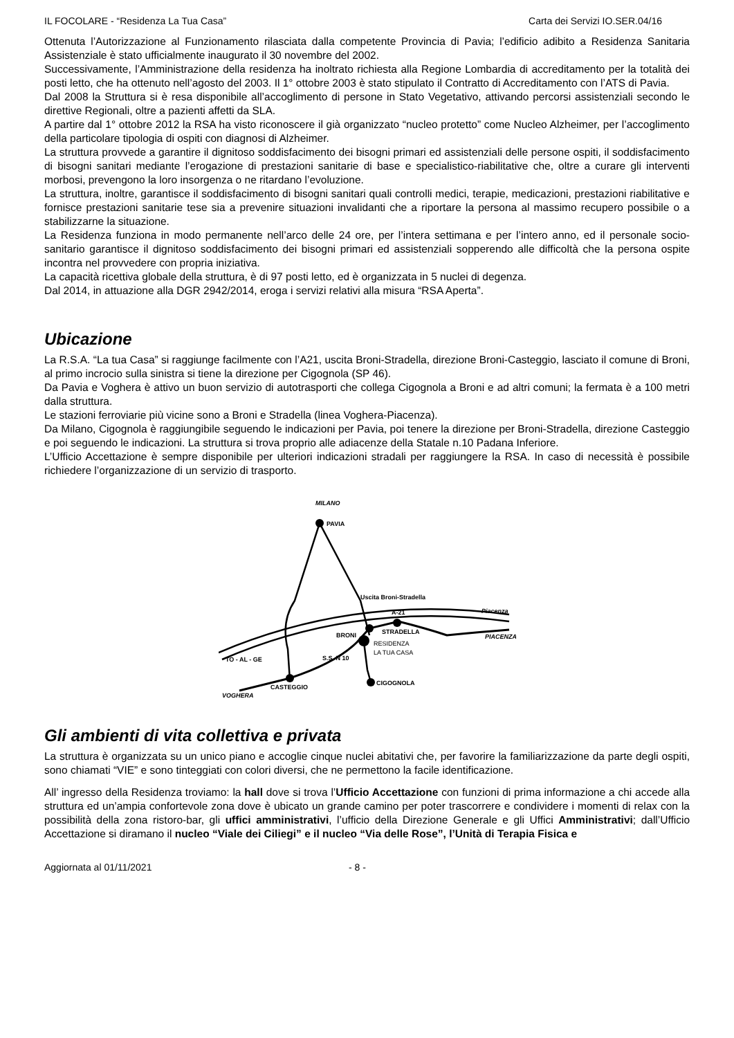IL FOCOLARE - “Residenza La Tua Casa” Carta dei Servizi IO.SER.04/16
Ottenuta l’Autorizzazione al Funzionamento rilasciata dalla competente Provincia di Pavia; l’edificio adibito a Residenza Sanitaria Assistenziale è stato ufficialmente inaugurato il 30 novembre del 2002.
Successivamente, l’Amministrazione della residenza ha inoltrato richiesta alla Regione Lombardia di accreditamento per la totalità dei posti letto, che ha ottenuto nell’agosto del 2003. Il 1° ottobre 2003 è stato stipulato il Contratto di Accreditamento con l’ATS di Pavia.
Dal 2008 la Struttura si è resa disponibile all’accoglimento di persone in Stato Vegetativo, attivando percorsi assistenziali secondo le direttive Regionali, oltre a pazienti affetti da SLA.
A partire dal 1° ottobre 2012 la RSA ha visto riconoscere il già organizzato “nucleo protetto” come Nucleo Alzheimer, per l’accoglimento della particolare tipologia di ospiti con diagnosi di Alzheimer.
La struttura provvede a garantire il dignitoso soddisfacimento dei bisogni primari ed assistenziali delle persone ospiti, il soddisfacimento di bisogni sanitari mediante l’erogazione di prestazioni sanitarie di base e specialistico-riabilitative che, oltre a curare gli interventi morbosi, prevengono la loro insorgenza o ne ritardano l’evoluzione.
La struttura, inoltre, garantisce il soddisfacimento di bisogni sanitari quali controlli medici, terapie, medicazioni, prestazioni riabilitative e fornisce prestazioni sanitarie tese sia a prevenire situazioni invalidanti che a riportare la persona al massimo recupero possibile o a stabilizzarne la situazione.
La Residenza funziona in modo permanente nell’arco delle 24 ore, per l’intera settimana e per l’intero anno, ed il personale socio-sanitario garantisce il dignitoso soddisfacimento dei bisogni primari ed assistenziali sopperendo alle difficoltà che la persona ospite incontra nel provvedere con propria iniziativa.
La capacità ricettiva globale della struttura, è di 97 posti letto, ed è organizzata in 5 nuclei di degenza.
Dal 2014, in attuazione alla DGR 2942/2014, eroga i servizi relativi alla misura “RSA Aperta”.
Ubicazione
La R.S.A. “La tua Casa” si raggiunge facilmente con l’A21, uscita Broni-Stradella, direzione Broni-Casteggio, lasciato il comune di Broni, al primo incrocio sulla sinistra si tiene la direzione per Cigognola (SP 46).
Da Pavia e Voghera è attivo un buon servizio di autotrasporti che collega Cigognola a Broni e ad altri comuni; la fermata è a 100 metri dalla struttura.
Le stazioni ferroviarie più vicine sono a Broni e Stradella (linea Voghera-Piacenza).
Da Milano, Cigognola è raggiungibile seguendo le indicazioni per Pavia, poi tenere la direzione per Broni-Stradella, direzione Casteggio e poi seguendo le indicazioni. La struttura si trova proprio alle adiacenze della Statale n.10 Padana Inferiore.
L’Ufficio Accettazione è sempre disponibile per ulteriori indicazioni stradali per raggiungere la RSA. In caso di necessità è possibile richiedere l’organizzazione di un servizio di trasporto.
MILANO
PAVIA
Uscita Broni-Stradella
A-21
Piacenza
STRADELLA
PIACENZA
BRONI
RESIDENZA
LA TUA CASA
TO - AL - GE
S.S. N 10
CASTEGGIO
CIGOGNOLA
VOGHERA
Gli ambienti di vita collettiva e privata
La struttura è organizzata su un unico piano e accoglie cinque nuclei abitativi che, per favorire la familiarizzazione da parte degli ospiti, sono chiamati “VIE” e sono tinteggiati con colori diversi, che ne permettono la facile identificazione.
All’ ingresso della Residenza troviamo: la hall dove si trova l’Ufficio Accettazione con funzioni di prima informazione a chi accede alla struttura ed un’ampia confortevole zona dove è ubicato un grande camino per poter trascorrere e condividere i momenti di relax con la possibilità della zona ristoro-bar, gli uffici amministrativi, l’ufficio della Direzione Generale e gli Uffici Amministrativi; dall’Ufficio Accettazione si diramano il nucleo “Viale dei Ciliegi” e il nucleo “Via delle Rose”, l’Unità di Terapia Fisica e
Aggiornata al 01/11/2021 - 8 -